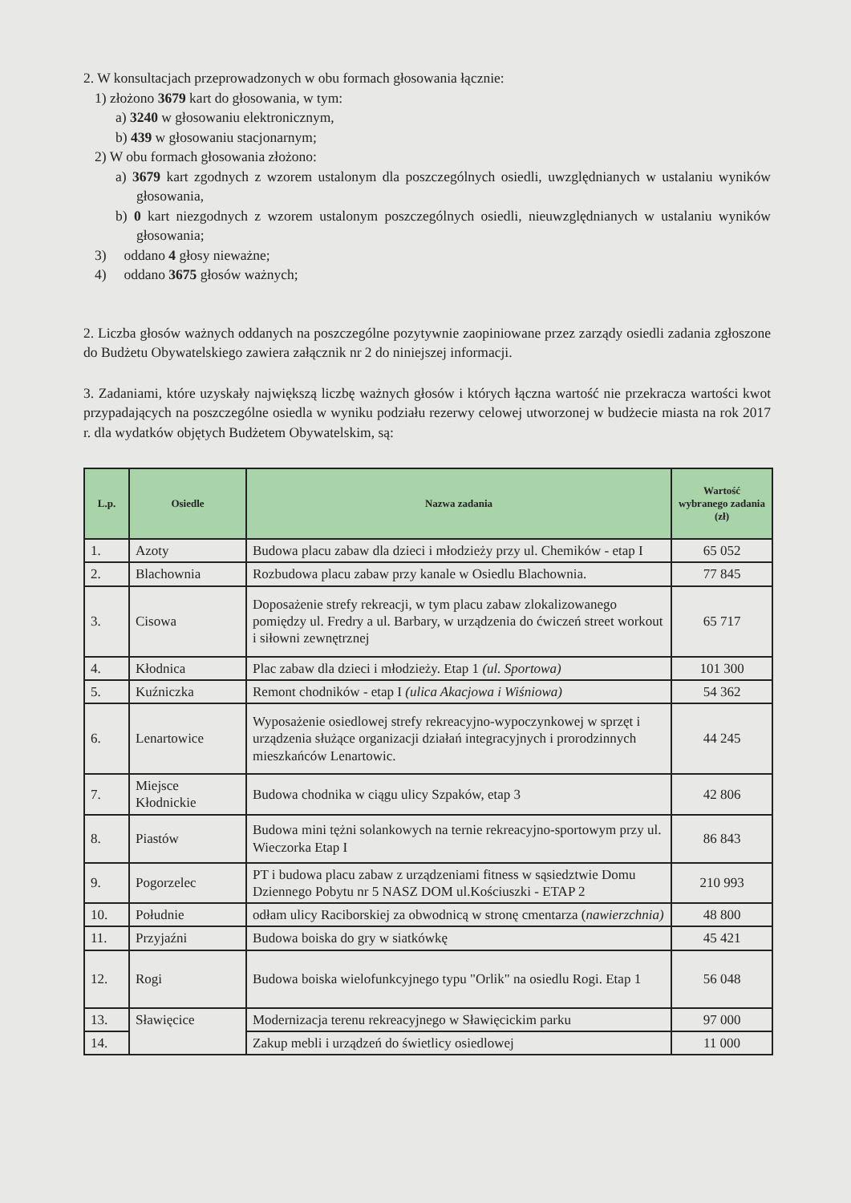2. W konsultacjach przeprowadzonych w obu formach głosowania łącznie:
1) złożono 3679 kart do głosowania, w tym:
a) 3240 w głosowaniu elektronicznym,
b) 439 w głosowaniu stacjonarnym;
2) W obu formach głosowania złożono:
a) 3679 kart zgodnych z wzorem ustalonym dla poszczególnych osiedli, uwzględnianych w ustalaniu wyników głosowania,
b) 0 kart niezgodnych z wzorem ustalonym poszczególnych osiedli, nieuwzględnianych w ustalaniu wyników głosowania;
3) oddano 4 głosy nieważne;
4) oddano 3675 głosów ważnych;
2. Liczba głosów ważnych oddanych na poszczególne pozytywnie zaopiniowane przez zarządy osiedli zadania zgłoszone do Budżetu Obywatelskiego zawiera załącznik nr 2 do niniejszej informacji.
3. Zadaniami, które uzyskały największą liczbę ważnych głosów i których łączna wartość nie przekracza wartości kwot przypadających na poszczególne osiedla w wyniku podziału rezerwy celowej utworzonej w budżecie miasta na rok 2017 r. dla wydatków objętych Budżetem Obywatelskim, są:
| L.p. | Osiedle | Nazwa zadania | Wartość wybranego zadania (zł) |
| --- | --- | --- | --- |
| 1. | Azoty | Budowa placu zabaw dla dzieci i młodzieży przy ul. Chemików - etap I | 65 052 |
| 2. | Blachownia | Rozbudowa placu zabaw przy kanale w Osiedlu Blachownia. | 77 845 |
| 3. | Cisowa | Doposażenie strefy rekreacji, w tym placu zabaw zlokalizowanego pomiędzy ul. Fredry a ul. Barbary, w urządzenia do ćwiczeń street workout i siłowni zewnętrznej | 65 717 |
| 4. | Kłodnica | Plac zabaw dla dzieci i młodzieży. Etap 1 (ul. Sportowa) | 101 300 |
| 5. | Kuźniczka | Remont chodników - etap I (ulica Akacjowa i Wiśniowa) | 54 362 |
| 6. | Lenartowice | Wyposażenie osiedlowej strefy rekreacyjno-wypoczynkowej w sprzęt i urządzenia służące organizacji działań integracyjnych i prorodzinnych mieszkańców Lenartowic. | 44 245 |
| 7. | Miejsce Kłodnickie | Budowa chodnika w ciągu ulicy Szpaków, etap 3 | 42 806 |
| 8. | Piastów | Budowa mini tężni solankowych na ternie rekreacyjno-sportowym przy ul. Wieczorka Etap I | 86 843 |
| 9. | Pogorzelec | PT i budowa placu zabaw z urządzeniami fitness w sąsiedztwie Domu Dziennego Pobytu nr 5 NASZ DOM ul.Kościuszki - ETAP 2 | 210 993 |
| 10. | Południe | odłam ulicy Raciborskiej za obwodnicą w stronę cmentarza ( nawierzchnia) | 48 800 |
| 11. | Przyjaźni | Budowa boiska do gry w siatkówkę | 45 421 |
| 12. | Rogi | Budowa boiska wielofunkcyjnego typu "Orlik" na osiedlu Rogi. Etap 1 | 56 048 |
| 13. | Sławięcice | Modernizacja terenu rekreacyjnego w Sławięcickim parku | 97 000 |
| 14. | | Zakup mebli i urządzeń do świetlicy osiedlowej | 11 000 |